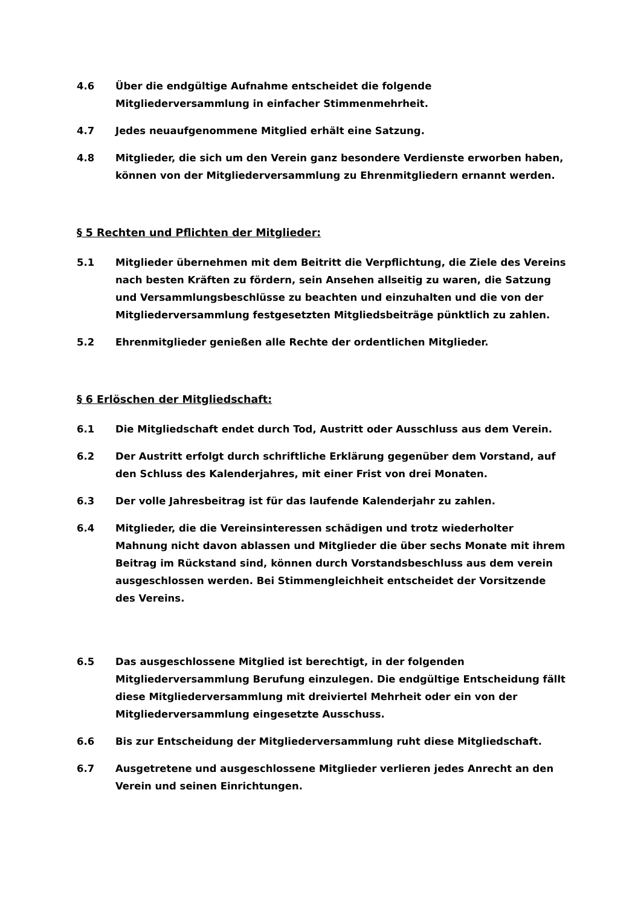4.6 Über die endgültige Aufnahme entscheidet die folgende Mitgliederversammlung in einfacher Stimmenmehrheit.
4.7 Jedes neuaufgenommene Mitglied erhält eine Satzung.
4.8 Mitglieder, die sich um den Verein ganz besondere Verdienste erworben haben, können von der Mitgliederversammlung zu Ehrenmitgliedern ernannt werden.
§ 5 Rechten und Pflichten der Mitglieder:
5.1 Mitglieder übernehmen mit dem Beitritt die Verpflichtung, die Ziele des Vereins nach besten Kräften zu fördern, sein Ansehen allseitig zu waren, die Satzung und Versammlungsbeschlüsse zu beachten und einzuhalten und die von der Mitgliederversammlung festgesetzten Mitgliedsbeiträge pünktlich zu zahlen.
5.2 Ehrenmitglieder genießen alle Rechte der ordentlichen Mitglieder.
§ 6 Erlöschen der Mitgliedschaft:
6.1 Die Mitgliedschaft endet durch Tod, Austritt oder Ausschluss aus dem Verein.
6.2 Der Austritt erfolgt durch schriftliche Erklärung gegenüber dem Vorstand, auf den Schluss des Kalenderjahres, mit einer Frist von drei Monaten.
6.3 Der volle Jahresbeitrag ist für das laufende Kalenderjahr zu zahlen.
6.4 Mitglieder, die die Vereinsinteressen schädigen und trotz wiederholter Mahnung nicht davon ablassen und Mitglieder die über sechs Monate mit ihrem Beitrag im Rückstand sind, können durch Vorstandsbeschluss aus dem verein ausgeschlossen werden. Bei Stimmengleichheit entscheidet der Vorsitzende des Vereins.
6.5 Das ausgeschlossene Mitglied ist berechtigt, in der folgenden Mitgliederversammlung Berufung einzulegen. Die endgültige Entscheidung fällt diese Mitgliederversammlung mit dreiviertel Mehrheit oder ein von der Mitgliederversammlung eingesetzte Ausschuss.
6.6 Bis zur Entscheidung der Mitgliederversammlung ruht diese Mitgliedschaft.
6.7 Ausgetretene und ausgeschlossene Mitglieder verlieren jedes Anrecht an den Verein und seinen Einrichtungen.